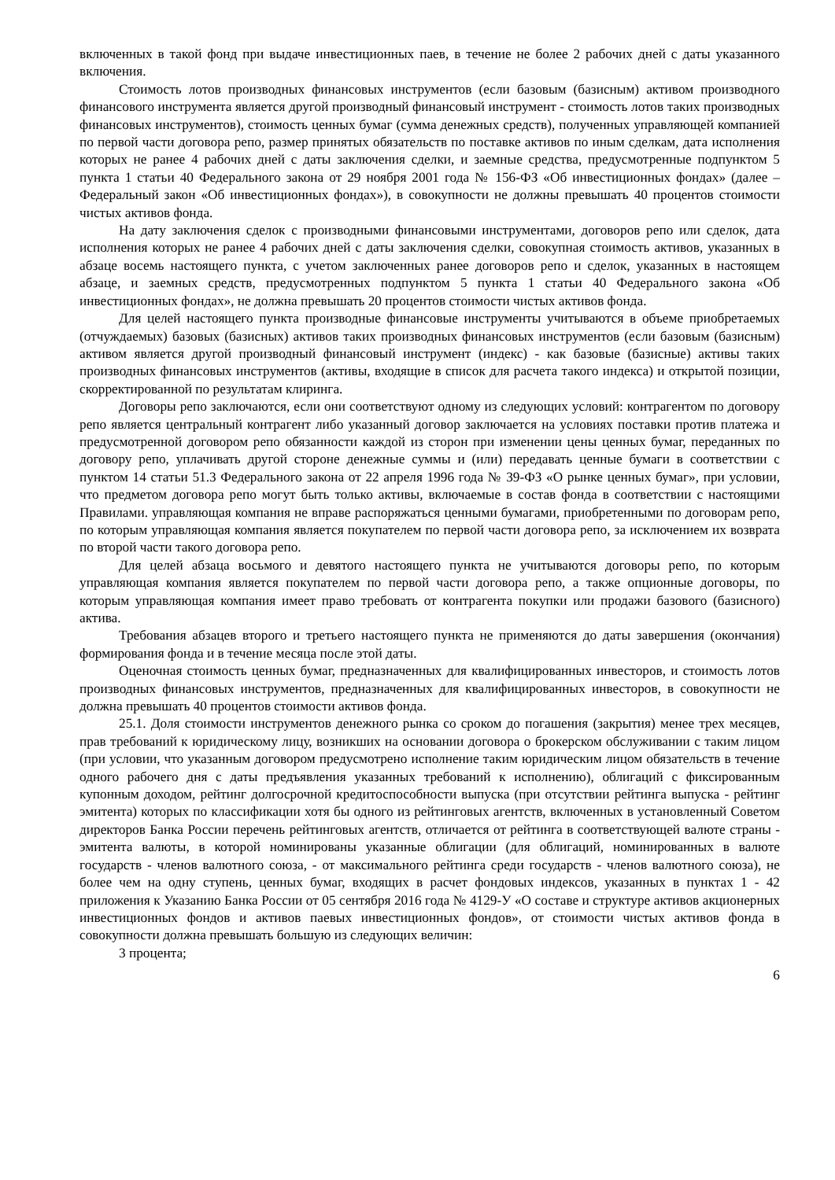включенных в такой фонд при выдаче инвестиционных паев, в течение не более 2 рабочих дней с даты указанного включения.
Стоимость лотов производных финансовых инструментов (если базовым (базисным) активом производного финансового инструмента является другой производный финансовый инструмент - стоимость лотов таких производных финансовых инструментов), стоимость ценных бумаг (сумма денежных средств), полученных управляющей компанией по первой части договора репо, размер принятых обязательств по поставке активов по иным сделкам, дата исполнения которых не ранее 4 рабочих дней с даты заключения сделки, и заемные средства, предусмотренные подпунктом 5 пункта 1 статьи 40 Федерального закона от 29 ноября 2001 года № 156-ФЗ «Об инвестиционных фондах» (далее – Федеральный закон «Об инвестиционных фондах»), в совокупности не должны превышать 40 процентов стоимости чистых активов фонда.
На дату заключения сделок с производными финансовыми инструментами, договоров репо или сделок, дата исполнения которых не ранее 4 рабочих дней с даты заключения сделки, совокупная стоимость активов, указанных в абзаце восемь настоящего пункта, с учетом заключенных ранее договоров репо и сделок, указанных в настоящем абзаце, и заемных средств, предусмотренных подпунктом 5 пункта 1 статьи 40 Федерального закона «Об инвестиционных фондах», не должна превышать 20 процентов стоимости чистых активов фонда.
Для целей настоящего пункта производные финансовые инструменты учитываются в объеме приобретаемых (отчуждаемых) базовых (базисных) активов таких производных финансовых инструментов (если базовым (базисным) активом является другой производный финансовый инструмент (индекс) - как базовые (базисные) активы таких производных финансовых инструментов (активы, входящие в список для расчета такого индекса) и открытой позиции, скорректированной по результатам клиринга.
Договоры репо заключаются, если они соответствуют одному из следующих условий: контрагентом по договору репо является центральный контрагент либо указанный договор заключается на условиях поставки против платежа и предусмотренной договором репо обязанности каждой из сторон при изменении цены ценных бумаг, переданных по договору репо, уплачивать другой стороне денежные суммы и (или) передавать ценные бумаги в соответствии с пунктом 14 статьи 51.3 Федерального закона от 22 апреля 1996 года № 39-ФЗ «О рынке ценных бумаг», при условии, что предметом договора репо могут быть только активы, включаемые в состав фонда в соответствии с настоящими Правилами. управляющая компания не вправе распоряжаться ценными бумагами, приобретенными по договорам репо, по которым управляющая компания является покупателем по первой части договора репо, за исключением их возврата по второй части такого договора репо.
Для целей абзаца восьмого и девятого настоящего пункта не учитываются договоры репо, по которым управляющая компания является покупателем по первой части договора репо, а также опционные договоры, по которым управляющая компания имеет право требовать от контрагента покупки или продажи базового (базисного) актива.
Требования абзацев второго и третьего настоящего пункта не применяются до даты завершения (окончания) формирования фонда и в течение месяца после этой даты.
Оценочная стоимость ценных бумаг, предназначенных для квалифицированных инвесторов, и стоимость лотов производных финансовых инструментов, предназначенных для квалифицированных инвесторов, в совокупности не должна превышать 40 процентов стоимости активов фонда.
25.1. Доля стоимости инструментов денежного рынка со сроком до погашения (закрытия) менее трех месяцев, прав требований к юридическому лицу, возникших на основании договора о брокерском обслуживании с таким лицом (при условии, что указанным договором предусмотрено исполнение таким юридическим лицом обязательств в течение одного рабочего дня с даты предъявления указанных требований к исполнению), облигаций с фиксированным купонным доходом, рейтинг долгосрочной кредитоспособности выпуска (при отсутствии рейтинга выпуска - рейтинг эмитента) которых по классификации хотя бы одного из рейтинговых агентств, включенных в установленный Советом директоров Банка России перечень рейтинговых агентств, отличается от рейтинга в соответствующей валюте страны - эмитента валюты, в которой номинированы указанные облигации (для облигаций, номинированных в валюте государств - членов валютного союза, - от максимального рейтинга среди государств - членов валютного союза), не более чем на одну ступень, ценных бумаг, входящих в расчет фондовых индексов, указанных в пунктах 1 - 42 приложения к Указанию Банка России от 05 сентября 2016 года № 4129-У «О составе и структуре активов акционерных инвестиционных фондов и активов паевых инвестиционных фондов», от стоимости чистых активов фонда в совокупности должна превышать большую из следующих величин:
3 процента;
6